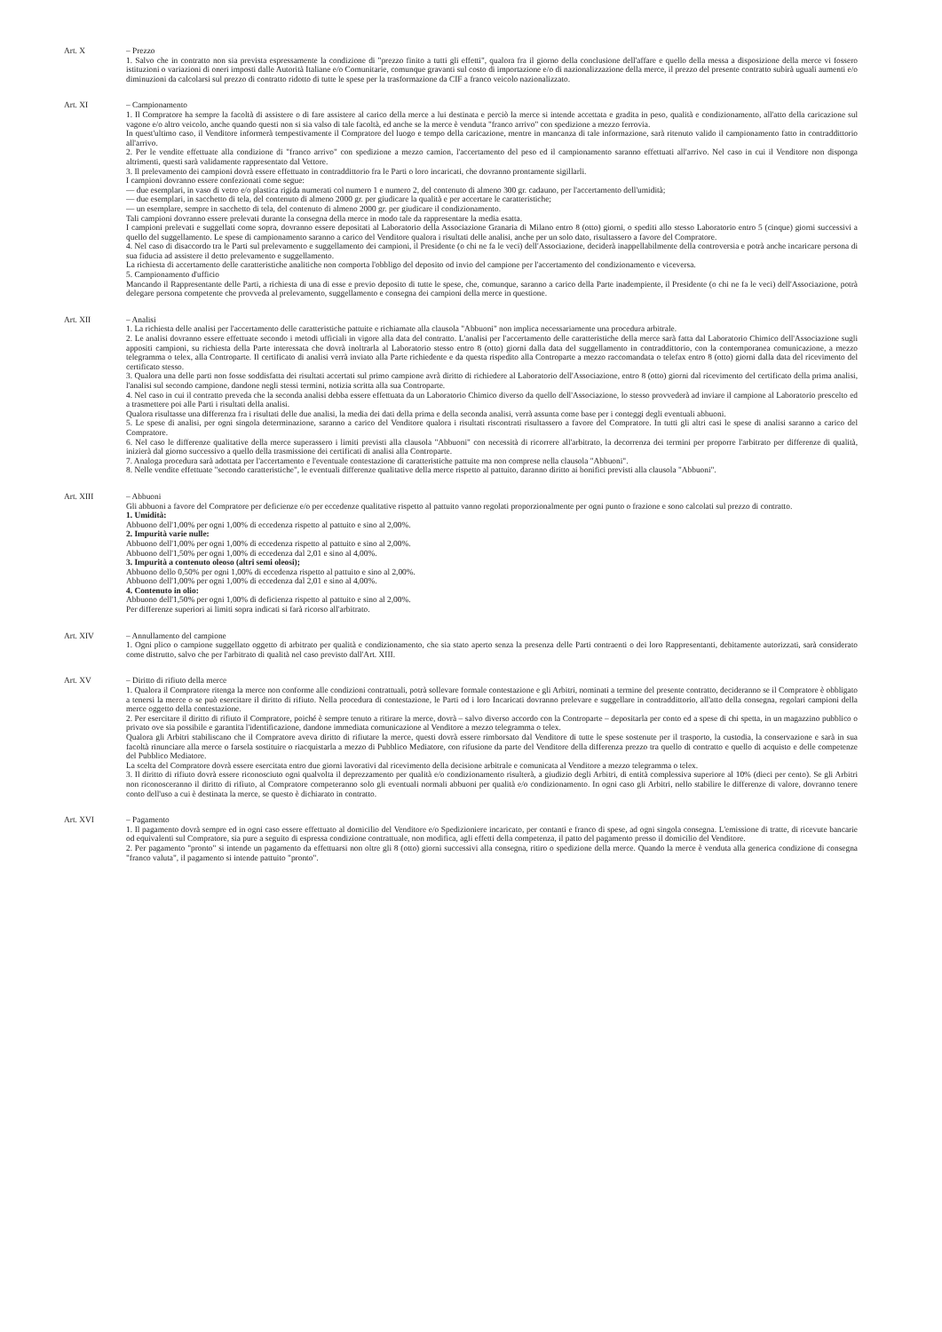Art. X – Prezzo
1. Salvo che in contratto non sia prevista espressamente la condizione di "prezzo finito a tutti gli effetti", qualora fra il giorno della conclusione dell'affare e quello della messa a disposizione della merce vi fossero istituzioni o variazioni di oneri imposti dalle Autorità Italiane e/o Comunitarie, comunque gravanti sul costo di importazione e/o di nazionalizzazione della merce, il prezzo del presente contratto subirà uguali aumenti e/o diminuzioni da calcolarsi sul prezzo di contratto ridotto di tutte le spese per la trasformazione da CIF a franco veicolo nazionalizzato.
Art. XI – Campionamento
1. Il Compratore ha sempre la facoltà di assistere o di fare assistere al carico della merce a lui destinata e perciò la merce si intende accettata e gradita in peso, qualità e condizionamento, all'atto della caricazione sul vagone e/o altro veicolo, anche quando questi non si sia valso di tale facoltà, ed anche se la merce è venduta "franco arrivo" con spedizione a mezzo ferrovia.
In quest'ultimo caso, il Venditore informerà tempestivamente il Compratore del luogo e tempo della caricazione, mentre in mancanza di tale informazione, sarà ritenuto valido il campionamento fatto in contraddittorio all'arrivo.
2. Per le vendite effettuate alla condizione di "franco arrivo" con spedizione a mezzo camion, l'accertamento del peso ed il campionamento saranno effettuati all'arrivo. Nel caso in cui il Venditore non disponga altrimenti, questi sarà validamente rappresentato dal Vettore.
3. Il prelevamento dei campioni dovrà essere effettuato in contraddittorio fra le Parti o loro incaricati, che dovranno prontamente sigillarli.
I campioni dovranno essere confezionati come segue:
— due esemplari, in vaso di vetro e/o plastica rigida numerati col numero 1 e numero 2, del contenuto di almeno 300 gr. cadauno, per l'accertamento dell'umidità;
— due esemplari, in sacchetto di tela, del contenuto di almeno 2000 gr. per giudicare la qualità e per accertare le caratteristiche;
— un esemplare, sempre in sacchetto di tela, del contenuto di almeno 2000 gr. per giudicare il condizionamento.
Tali campioni dovranno essere prelevati durante la consegna della merce in modo tale da rappresentare la media esatta.
I campioni prelevati e suggellati come sopra, dovranno essere depositati al Laboratorio della Associazione Granaria di Milano entro 8 (otto) giorni, o spediti allo stesso Laboratorio entro 5 (cinque) giorni successivi a quello del suggellamento. Le spese di campionamento saranno a carico del Venditore qualora i risultati delle analisi, anche per un solo dato, risultassero a favore del Compratore.
4. Nel caso di disaccordo tra le Parti sul prelevamento e suggellamento dei campioni, il Presidente (o chi ne fa le veci) dell'Associazione, deciderà inappellabilmente della controversia e potrà anche incaricare persona di sua fiducia ad assistere il detto prelevamento e suggellamento.
La richiesta di accertamento delle caratteristiche analitiche non comporta l'obbligo del deposito od invio del campione per l'accertamento del condizionamento e viceversa.
5. Campionamento d'ufficio
Mancando il Rappresentante delle Parti, a richiesta di una di esse e previo deposito di tutte le spese, che, comunque, saranno a carico della Parte inadempiente, il Presidente (o chi ne fa le veci) dell'Associazione, potrà delegare persona competente che provveda al prelevamento, suggellamento e consegna dei campioni della merce in questione.
Art. XII – Analisi
1. La richiesta delle analisi per l'accertamento delle caratteristiche pattuite e richiamate alla clausola "Abbuoni" non implica necessariamente una procedura arbitrale.
2. Le analisi dovranno essere effettuate secondo i metodi ufficiali in vigore alla data del contratto. L'analisi per l'accertamento delle caratteristiche della merce sarà fatta dal Laboratorio Chimico dell'Associazione sugli appositi campioni, su richiesta della Parte interessata che dovrà inoltrarla al Laboratorio stesso entro 8 (otto) giorni dalla data del suggellamento in contraddittorio, con la contemporanea comunicazione, a mezzo telegramma o telex, alla Controparte. Il certificato di analisi verrà inviato alla Parte richiedente e da questa rispedito alla Controparte a mezzo raccomandata o telefax entro 8 (otto) giorni dalla data del ricevimento del certificato stesso.
3. Qualora una delle parti non fosse soddisfatta dei risultati accertati sul primo campione avrà diritto di richiedere al Laboratorio dell'Associazione, entro 8 (otto) giorni dal ricevimento del certificato della prima analisi, l'analisi sul secondo campione, dandone negli stessi termini, notizia scritta alla sua Controparte.
4. Nel caso in cui il contratto preveda che la seconda analisi debba essere effettuata da un Laboratorio Chimico diverso da quello dell'Associazione, lo stesso provvederà ad inviare il campione al Laboratorio prescelto ed a trasmettere poi alle Parti i risultati della analisi.
Qualora risultasse una differenza fra i risultati delle due analisi, la media dei dati della prima e della seconda analisi, verrà assunta come base per i conteggi degli eventuali abbuoni.
5. Le spese di analisi, per ogni singola determinazione, saranno a carico del Venditore qualora i risultati riscontrati risultassero a favore del Compratore. In tutti gli altri casi le spese di analisi saranno a carico del Compratore.
6. Nel caso le differenze qualitative della merce superassero i limiti previsti alla clausola "Abbuoni" con necessità di ricorrere all'arbitrato, la decorrenza dei termini per proporre l'arbitrato per differenze di qualità, inizierà dal giorno successivo a quello della trasmissione dei certificati di analisi alla Controparte.
7. Analoga procedura sarà adottata per l'accertamento e l'eventuale contestazione di caratteristiche pattuite ma non comprese nella clausola "Abbuoni".
8. Nelle vendite effettuate "secondo caratteristiche", le eventuali differenze qualitative della merce rispetto al pattuito, daranno diritto ai bonifici previsti alla clausola "Abbuoni".
Art. XIII – Abbuoni
Gli abbuoni a favore del Compratore per deficienze e/o per eccedenze qualitative rispetto al pattuito vanno regolati proporzionalmente per ogni punto o frazione e sono calcolati sul prezzo di contratto.
1. Umidità:
Abbuono dell'1,00% per ogni 1,00% di eccedenza rispetto al pattuito e sino al 2,00%.
2. Impurità varie nulle:
Abbuono dell'1,00% per ogni 1,00% di eccedenza rispetto al pattuito e sino al 2,00%.
Abbuono dell'1,50% per ogni 1,00% di eccedenza dal 2,01 e sino al 4,00%.
3. Impurità a contenuto oleoso (altri semi oleosi);
Abbuono dello 0,50% per ogni 1,00% di eccedenza rispetto al pattuito e sino al 2,00%.
Abbuono dell'1,00% per ogni 1,00% di eccedenza dal 2,01 e sino al 4,00%.
4. Contenuto in olio:
Abbuono dell'1,50% per ogni 1,00% di deficienza rispetto al pattuito e sino al 2,00%.
Per differenze superiori ai limiti sopra indicati si farà ricorso all'arbitrato.
Art. XIV – Annullamento del campione
1. Ogni plico o campione suggellato oggetto di arbitrato per qualità e condizionamento, che sia stato aperto senza la presenza delle Parti contraenti o dei loro Rappresentanti, debitamente autorizzati, sarà considerato come distrutto, salvo che per l'arbitrato di qualità nel caso previsto dall'Art. XIII.
Art. XV – Diritto di rifiuto della merce
1. Qualora il Compratore ritenga la merce non conforme alle condizioni contrattuali, potrà sollevare formale contestazione e gli Arbitri, nominati a termine del presente contratto, decideranno se il Compratore è obbligato a tenersi la merce o se può esercitare il diritto di rifiuto. Nella procedura di contestazione, le Parti od i loro Incaricati dovranno prelevare e suggellare in contraddittorio, all'atto della consegna, regolari campioni della merce oggetto della contestazione.
2. Per esercitare il diritto di rifiuto il Compratore, poiché è sempre tenuto a ritirare la merce, dovrà – salvo diverso accordo con la Controparte – depositarla per conto ed a spese di chi spetta, in un magazzino pubblico o privato ove sia possibile e garantita l'identificazione, dandone immediata comunicazione al Venditore a mezzo telegramma o telex.
Qualora gli Arbitri stabiliscano che il Compratore aveva diritto di rifiutare la merce, questi dovrà essere rimborsato dal Venditore di tutte le spese sostenute per il trasporto, la custodia, la conservazione e sarà in sua facoltà rinunciare alla merce o farsela sostituire o riacquistarla a mezzo di Pubblico Mediatore, con rifusione da parte del Venditore della differenza prezzo tra quello di contratto e quello di acquisto e delle competenze del Pubblico Mediatore.
La scelta del Compratore dovrà essere esercitata entro due giorni lavorativi dal ricevimento della decisione arbitrale e comunicata al Venditore a mezzo telegramma o telex.
3. Il diritto di rifiuto dovrà essere riconosciuto ogni qualvolta il deprezzamento per qualità e/o condizionamento risulterà, a giudizio degli Arbitri, di entità complessiva superiore al 10% (dieci per cento). Se gli Arbitri non riconosceranno il diritto di rifiuto, al Compratore competeranno solo gli eventuali normali abbuoni per qualità e/o condizionamento. In ogni caso gli Arbitri, nello stabilire le differenze di valore, dovranno tenere conto dell'uso a cui è destinata la merce, se questo è dichiarato in contratto.
Art. XVI – Pagamento
1. Il pagamento dovrà sempre ed in ogni caso essere effettuato al domicilio del Venditore e/o Spedizioniere incaricato, per contanti e franco di spese, ad ogni singola consegna. L'emissione di tratte, di ricevute bancarie od equivalenti sul Compratore, sia pure a seguito di espressa condizione contrattuale, non modifica, agli effetti della competenza, il patto del pagamento presso il domicilio del Venditore.
2. Per pagamento "pronto" si intende un pagamento da effettuarsi non oltre gli 8 (otto) giorni successivi alla consegna, ritiro o spedizione della merce. Quando la merce è venduta alla generica condizione di consegna "franco valuta", il pagamento si intende pattuito "pronto".